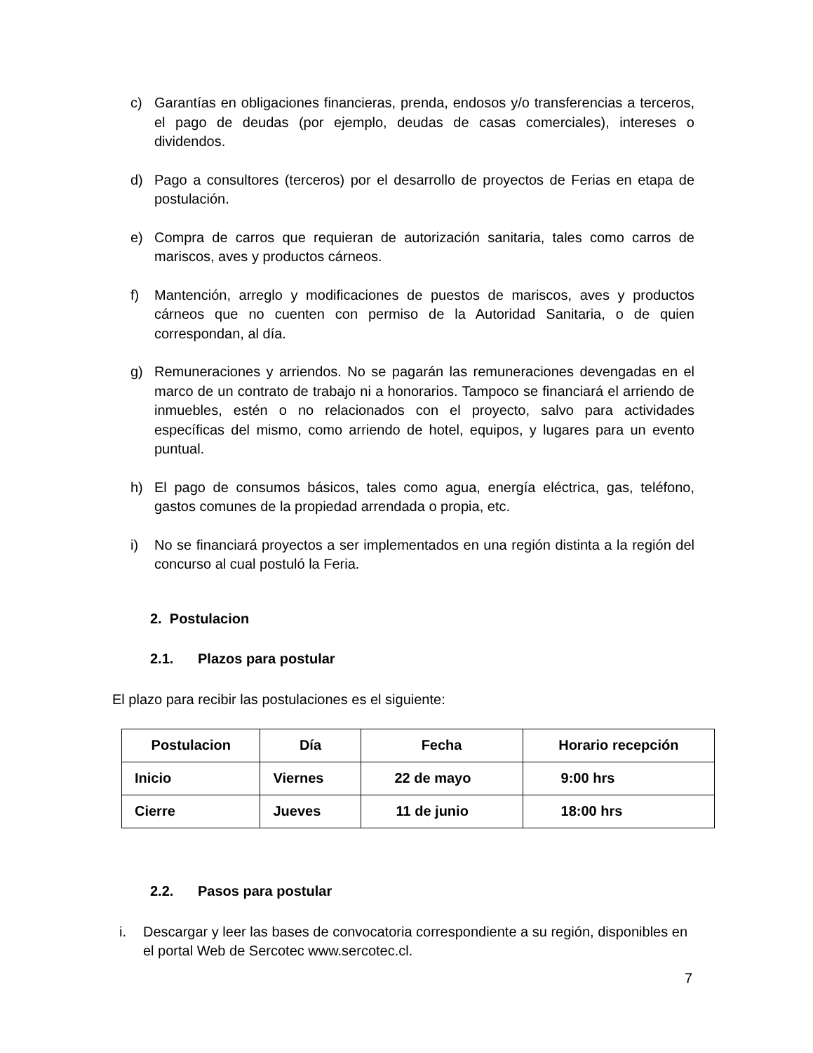c) Garantías en obligaciones financieras, prenda, endosos y/o transferencias a terceros, el pago de deudas (por ejemplo, deudas de casas comerciales), intereses o dividendos.
d) Pago a consultores (terceros) por el desarrollo de proyectos de Ferias en etapa de postulación.
e) Compra de carros que requieran de autorización sanitaria, tales como carros de mariscos, aves y productos cárneos.
f) Mantención, arreglo y modificaciones de puestos de mariscos, aves y productos cárneos que no cuenten con permiso de la Autoridad Sanitaria, o de quien correspondan, al día.
g) Remuneraciones y arriendos. No se pagarán las remuneraciones devengadas en el marco de un contrato de trabajo ni a honorarios. Tampoco se financiará el arriendo de inmuebles, estén o no relacionados con el proyecto, salvo para actividades específicas del mismo, como arriendo de hotel, equipos, y lugares para un evento puntual.
h) El pago de consumos básicos, tales como agua, energía eléctrica, gas, teléfono, gastos comunes de la propiedad arrendada o propia, etc.
i) No se financiará proyectos a ser implementados en una región distinta a la región del concurso al cual postuló la Feria.
2. Postulacion
2.1. Plazos para postular
El plazo para recibir las postulaciones es el siguiente:
| Postulacion | Día | Fecha | Horario recepción |
| --- | --- | --- | --- |
| Inicio | Viernes | 22 de mayo | 9:00 hrs |
| Cierre | Jueves | 11 de junio | 18:00 hrs |
2.2. Pasos para postular
i. Descargar y leer las bases de convocatoria correspondiente a su región, disponibles en el portal Web de Sercotec www.sercotec.cl.
7